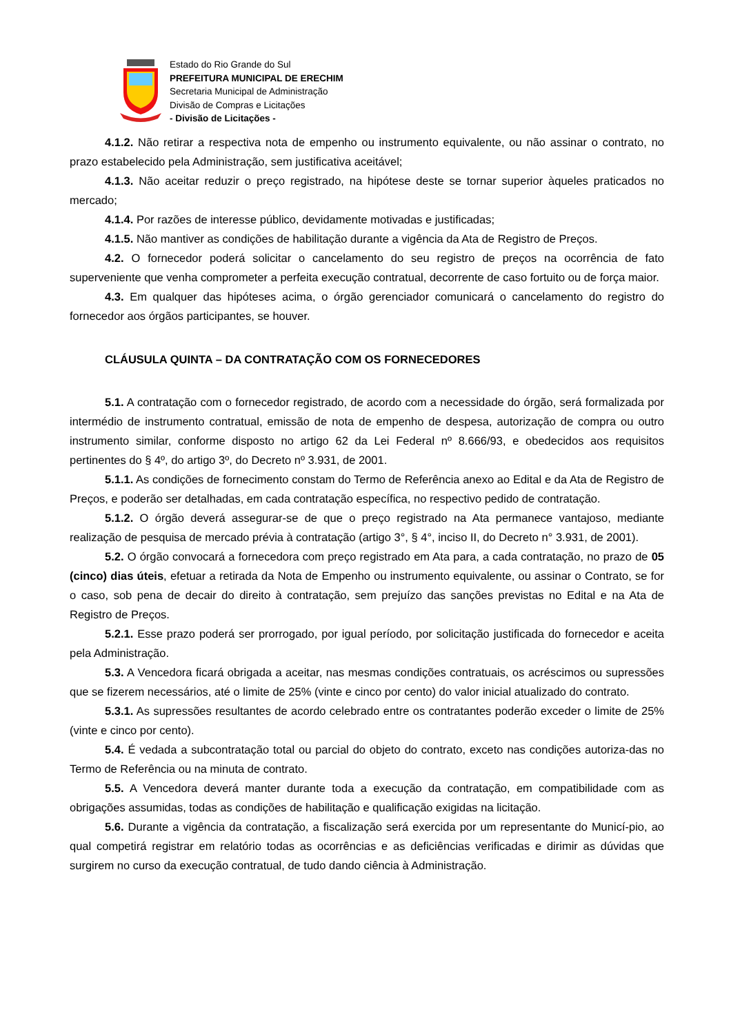Estado do Rio Grande do Sul
PREFEITURA MUNICIPAL DE ERECHIM
Secretaria Municipal de Administração
Divisão de Compras e Licitações
- Divisão de Licitações -
4.1.2. Não retirar a respectiva nota de empenho ou instrumento equivalente, ou não assinar o contrato, no prazo estabelecido pela Administração, sem justificativa aceitável;
4.1.3. Não aceitar reduzir o preço registrado, na hipótese deste se tornar superior àqueles praticados no mercado;
4.1.4. Por razões de interesse público, devidamente motivadas e justificadas;
4.1.5. Não mantiver as condições de habilitação durante a vigência da Ata de Registro de Preços.
4.2. O fornecedor poderá solicitar o cancelamento do seu registro de preços na ocorrência de fato superveniente que venha comprometer a perfeita execução contratual, decorrente de caso fortuito ou de força maior.
4.3. Em qualquer das hipóteses acima, o órgão gerenciador comunicará o cancelamento do registro do fornecedor aos órgãos participantes, se houver.
CLÁUSULA QUINTA – DA CONTRATAÇÃO COM OS FORNECEDORES
5.1. A contratação com o fornecedor registrado, de acordo com a necessidade do órgão, será formalizada por intermédio de instrumento contratual, emissão de nota de empenho de despesa, autorização de compra ou outro instrumento similar, conforme disposto no artigo 62 da Lei Federal nº 8.666/93, e obedecidos aos requisitos pertinentes do § 4º, do artigo 3º, do Decreto nº 3.931, de 2001.
5.1.1. As condições de fornecimento constam do Termo de Referência anexo ao Edital e da Ata de Registro de Preços, e poderão ser detalhadas, em cada contratação específica, no respectivo pedido de contratação.
5.1.2. O órgão deverá assegurar-se de que o preço registrado na Ata permanece vantajoso, mediante realização de pesquisa de mercado prévia à contratação (artigo 3°, § 4°, inciso II, do Decreto n° 3.931, de 2001).
5.2. O órgão convocará a fornecedora com preço registrado em Ata para, a cada contratação, no prazo de 05 (cinco) dias úteis, efetuar a retirada da Nota de Empenho ou instrumento equivalente, ou assinar o Contrato, se for o caso, sob pena de decair do direito à contratação, sem prejuízo das sanções previstas no Edital e na Ata de Registro de Preços.
5.2.1. Esse prazo poderá ser prorrogado, por igual período, por solicitação justificada do fornecedor e aceita pela Administração.
5.3. A Vencedora ficará obrigada a aceitar, nas mesmas condições contratuais, os acréscimos ou supressões que se fizerem necessários, até o limite de 25% (vinte e cinco por cento) do valor inicial atualizado do contrato.
5.3.1. As supressões resultantes de acordo celebrado entre os contratantes poderão exceder o limite de 25% (vinte e cinco por cento).
5.4. É vedada a subcontratação total ou parcial do objeto do contrato, exceto nas condições autoriza-das no Termo de Referência ou na minuta de contrato.
5.5. A Vencedora deverá manter durante toda a execução da contratação, em compatibilidade com as obrigações assumidas, todas as condições de habilitação e qualificação exigidas na licitação.
5.6. Durante a vigência da contratação, a fiscalização será exercida por um representante do Municí-pio, ao qual competirá registrar em relatório todas as ocorrências e as deficiências verificadas e dirimir as dúvidas que surgirem no curso da execução contratual, de tudo dando ciência à Administração.